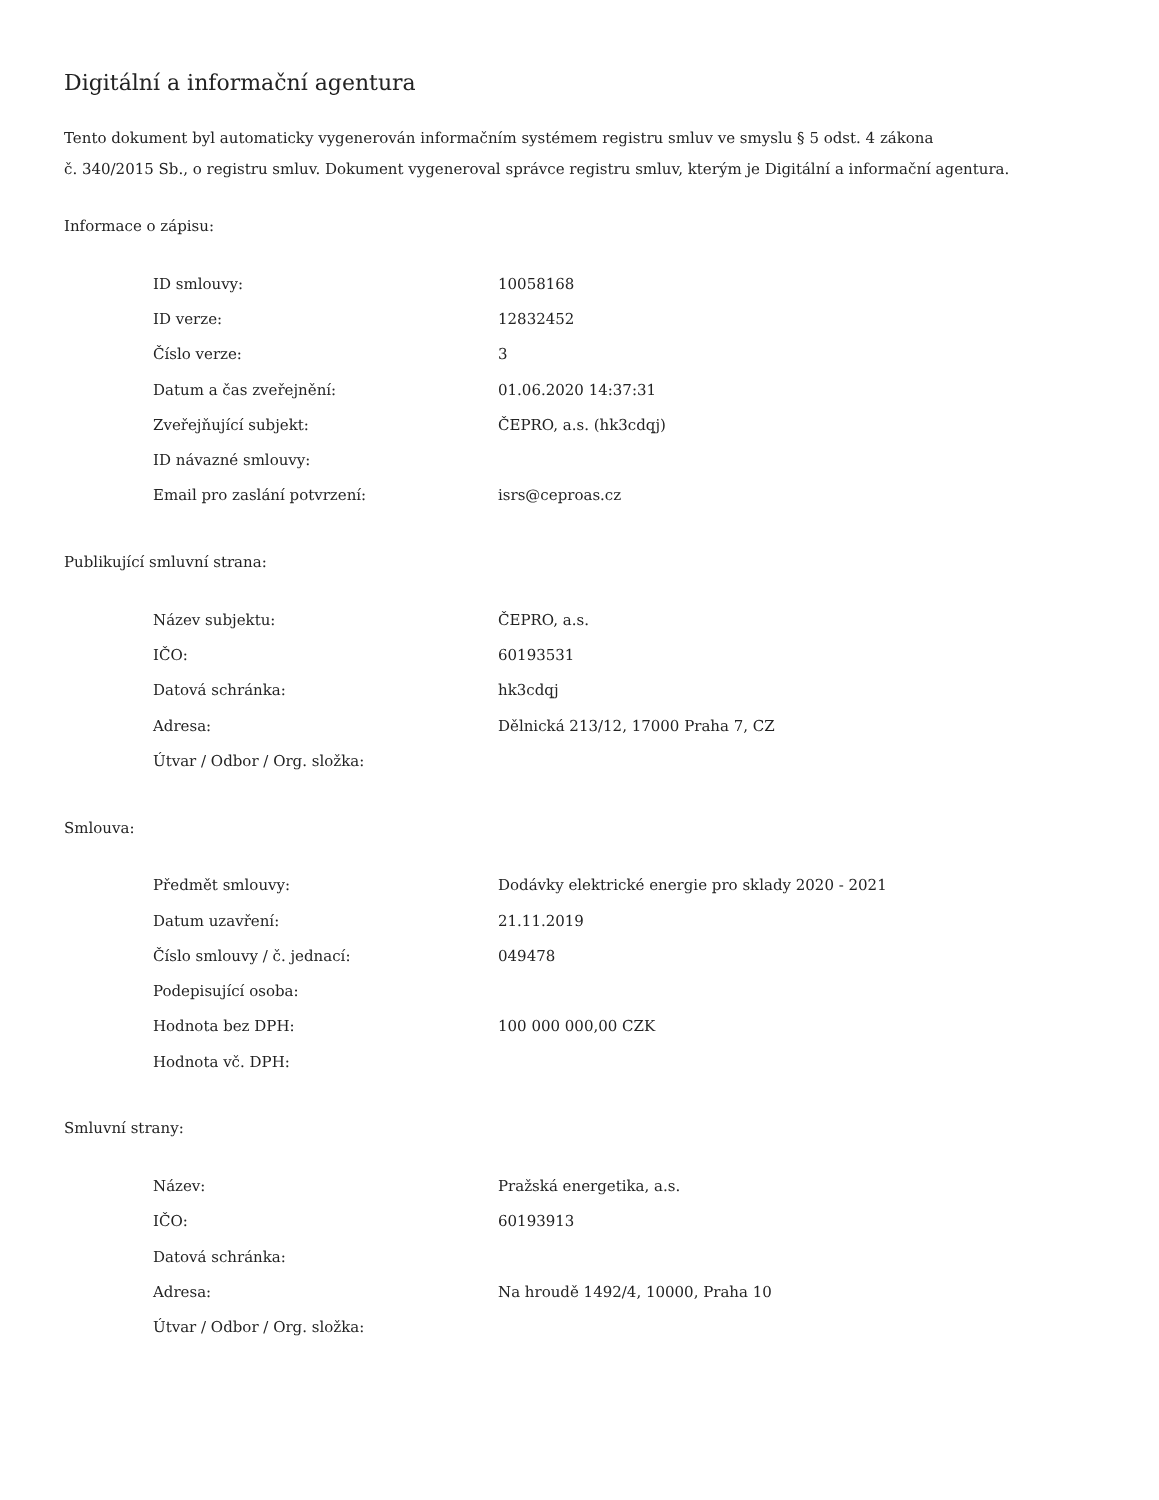Digitální a informační agentura
Tento dokument byl automaticky vygenerován informačním systémem registru smluv ve smyslu § 5 odst. 4 zákona
č. 340/2015 Sb., o registru smluv. Dokument vygeneroval správce registru smluv, kterým je Digitální a informační agentura.
Informace o zápisu:
| ID smlouvy: | 10058168 |
| ID verze: | 12832452 |
| Číslo verze: | 3 |
| Datum a čas zveřejnění: | 01.06.2020 14:37:31 |
| Zveřejňující subjekt: | ČEPRO, a.s. (hk3cdqj) |
| ID návazné smlouvy: | |
| Email pro zaslání potvrzení: | isrs@ceproas.cz |
Publikující smluvní strana:
| Název subjektu: | ČEPRO, a.s. |
| IČO: | 60193531 |
| Datová schránka: | hk3cdqj |
| Adresa: | Dělnická 213/12, 17000 Praha 7, CZ |
| Útvar / Odbor / Org. složka: | |
Smlouva:
| Předmět smlouvy: | Dodávky elektrické energie pro sklady 2020 - 2021 |
| Datum uzavření: | 21.11.2019 |
| Číslo smlouvy / č. jednací: | 049478 |
| Podepisující osoba: | |
| Hodnota bez DPH: | 100 000 000,00 CZK |
| Hodnota vč. DPH: | |
Smluvní strany:
| Název: | Pražská energetika, a.s. |
| IČO: | 60193913 |
| Datová schránka: | |
| Adresa: | Na hroudě 1492/4, 10000, Praha 10 |
| Útvar / Odbor / Org. složka: | |